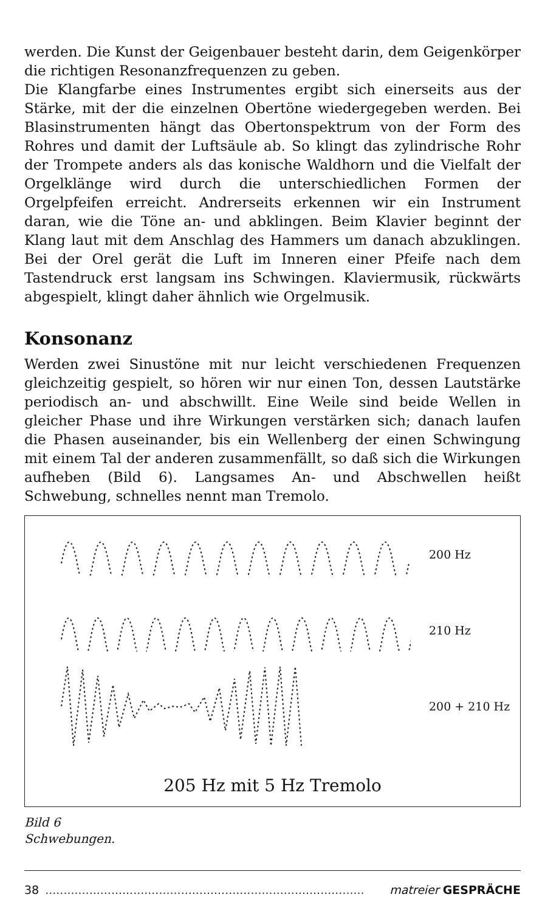werden. Die Kunst der Geigenbauer besteht darin, dem Geigenkörper die richtigen Resonanzfrequenzen zu geben.
Die Klangfarbe eines Instrumentes ergibt sich einerseits aus der Stärke, mit der die einzelnen Obertöne wiedergegeben werden. Bei Blasinstrumenten hängt das Obertonspektrum von der Form des Rohres und damit der Luftsäule ab. So klingt das zylindrische Rohr der Trompete anders als das konische Waldhorn und die Vielfalt der Orgelklänge wird durch die unterschiedlichen Formen der Orgelpfeifen erreicht. Andrerseits erkennen wir ein Instrument daran, wie die Töne an- und abklingen. Beim Klavier beginnt der Klang laut mit dem Anschlag des Hammers um danach abzuklingen. Bei der Orel gerät die Luft im Inneren einer Pfeife nach dem Tastendruck erst langsam ins Schwingen. Klaviermusik, rückwärts abgespielt, klingt daher ähnlich wie Orgelmusik.
Konsonanz
Werden zwei Sinustöne mit nur leicht verschiedenen Frequenzen gleichzeitig gespielt, so hören wir nur einen Ton, dessen Lautstärke periodisch an- und abschwillt. Eine Weile sind beide Wellen in gleicher Phase und ihre Wirkungen verstärken sich; danach laufen die Phasen auseinander, bis ein Wellenberg der einen Schwingung mit einem Tal der anderen zusammenfällt, so daß sich die Wirkungen aufheben (Bild 6). Langsames An- und Abschwellen heißt Schwebung, schnelles nennt man Tremolo.
200 Hz
210 Hz
200 + 210 Hz
205 Hz mit 5 Hz Tremolo
Bild 6
Schwebungen.
38....................................................................................... matreier GESPRÄCHE